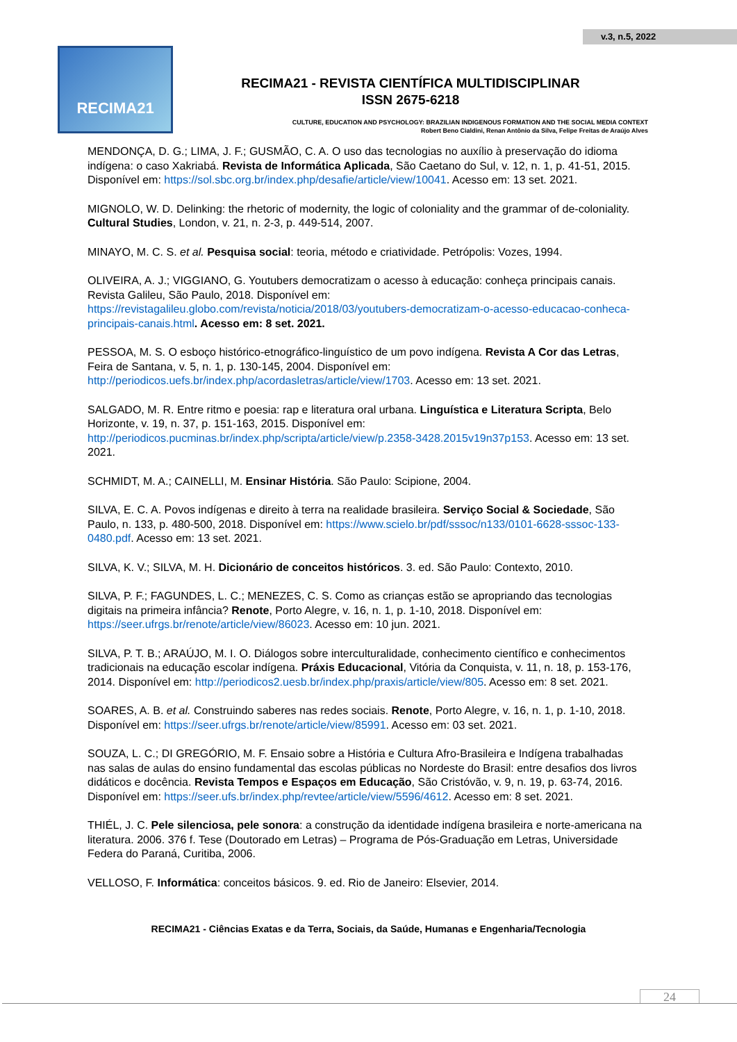v.3, n.5, 2022
RECIMA21
RECIMA21 - REVISTA CIENTÍFICA MULTIDISCIPLINAR
ISSN 2675-6218
CULTURE, EDUCATION AND PSYCHOLOGY: BRAZILIAN INDIGENOUS FORMATION AND THE SOCIAL MEDIA CONTEXT
Robert Beno Cialdini, Renan Antônio da Silva, Felipe Freitas de Araújo Alves
MENDONÇA, D. G.; LIMA, J. F.; GUSMÃO, C. A. O uso das tecnologias no auxílio à preservação do idioma indígena: o caso Xakriabá. Revista de Informática Aplicada, São Caetano do Sul, v. 12, n. 1, p. 41-51, 2015. Disponível em: https://sol.sbc.org.br/index.php/desafie/article/view/10041. Acesso em: 13 set. 2021.
MIGNOLO, W. D. Delinking: the rhetoric of modernity, the logic of coloniality and the grammar of de-coloniality. Cultural Studies, London, v. 21, n. 2-3, p. 449-514, 2007.
MINAYO, M. C. S. et al. Pesquisa social: teoria, método e criatividade. Petrópolis: Vozes, 1994.
OLIVEIRA, A. J.; VIGGIANO, G. Youtubers democratizam o acesso à educação: conheça principais canais. Revista Galileu, São Paulo, 2018. Disponível em: https://revistagalileu.globo.com/revista/noticia/2018/03/youtubers-democratizam-o-acesso-educacao-conheca-principais-canais.html. Acesso em: 8 set. 2021.
PESSOA, M. S. O esboço histórico-etnográfico-linguístico de um povo indígena. Revista A Cor das Letras, Feira de Santana, v. 5, n. 1, p. 130-145, 2004. Disponível em: http://periodicos.uefs.br/index.php/acordasletras/article/view/1703. Acesso em: 13 set. 2021.
SALGADO, M. R. Entre ritmo e poesia: rap e literatura oral urbana. Linguística e Literatura Scripta, Belo Horizonte, v. 19, n. 37, p. 151-163, 2015. Disponível em: http://periodicos.pucminas.br/index.php/scripta/article/view/p.2358-3428.2015v19n37p153. Acesso em: 13 set. 2021.
SCHMIDT, M. A.; CAINELLI, M. Ensinar História. São Paulo: Scipione, 2004.
SILVA, E. C. A. Povos indígenas e direito à terra na realidade brasileira. Serviço Social & Sociedade, São Paulo, n. 133, p. 480-500, 2018. Disponível em: https://www.scielo.br/pdf/sssoc/n133/0101-6628-sssoc-133-0480.pdf. Acesso em: 13 set. 2021.
SILVA, K. V.; SILVA, M. H. Dicionário de conceitos históricos. 3. ed. São Paulo: Contexto, 2010.
SILVA, P. F.; FAGUNDES, L. C.; MENEZES, C. S. Como as crianças estão se apropriando das tecnologias digitais na primeira infância? Renote, Porto Alegre, v. 16, n. 1, p. 1-10, 2018. Disponível em: https://seer.ufrgs.br/renote/article/view/86023. Acesso em: 10 jun. 2021.
SILVA, P. T. B.; ARAÚJO, M. I. O. Diálogos sobre interculturalidade, conhecimento científico e conhecimentos tradicionais na educação escolar indígena. Práxis Educacional, Vitória da Conquista, v. 11, n. 18, p. 153-176, 2014. Disponível em: http://periodicos2.uesb.br/index.php/praxis/article/view/805. Acesso em: 8 set. 2021.
SOARES, A. B. et al. Construindo saberes nas redes sociais. Renote, Porto Alegre, v. 16, n. 1, p. 1-10, 2018. Disponível em: https://seer.ufrgs.br/renote/article/view/85991. Acesso em: 03 set. 2021.
SOUZA, L. C.; DI GREGÓRIO, M. F. Ensaio sobre a História e Cultura Afro-Brasileira e Indígena trabalhadas nas salas de aulas do ensino fundamental das escolas públicas no Nordeste do Brasil: entre desafios dos livros didáticos e docência. Revista Tempos e Espaços em Educação, São Cristóvão, v. 9, n. 19, p. 63-74, 2016. Disponível em: https://seer.ufs.br/index.php/revtee/article/view/5596/4612. Acesso em: 8 set. 2021.
THIÉL, J. C. Pele silenciosa, pele sonora: a construção da identidade indígena brasileira e norte-americana na literatura. 2006. 376 f. Tese (Doutorado em Letras) – Programa de Pós-Graduação em Letras, Universidade Federa do Paraná, Curitiba, 2006.
VELLOSO, F. Informática: conceitos básicos. 9. ed. Rio de Janeiro: Elsevier, 2014.
RECIMA21 - Ciências Exatas e da Terra, Sociais, da Saúde, Humanas e Engenharia/Tecnologia
24